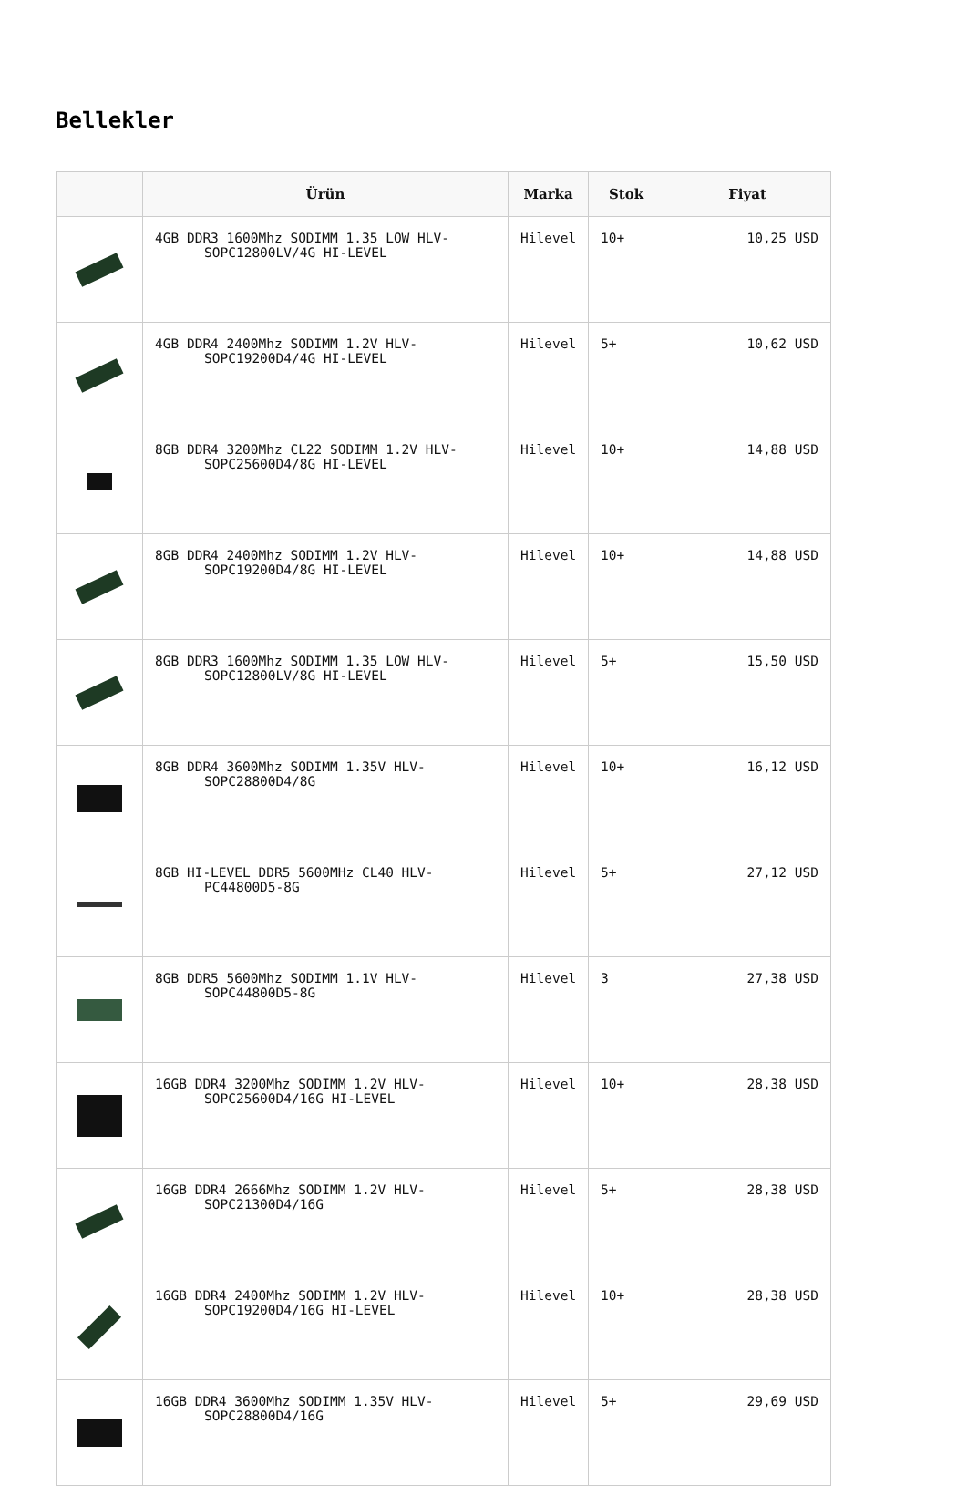Bellekler
| | Ürün | Marka | Stok | Fiyat |
| --- | --- | --- | --- | --- |
| | 4GB DDR3 1600Mhz SODIMM 1.35 LOW HLV- SOPC12800LV/4G HI-LEVEL | Hilevel | 10+ | 10,25 USD |
| | 4GB DDR4 2400Mhz SODIMM 1.2V HLV- SOPC19200D4/4G HI-LEVEL | Hilevel | 5+ | 10,62 USD |
| | 8GB DDR4 3200Mhz CL22 SODIMM 1.2V HLV- SOPC25600D4/8G HI-LEVEL | Hilevel | 10+ | 14,88 USD |
| | 8GB DDR4 2400Mhz SODIMM 1.2V HLV- SOPC19200D4/8G HI-LEVEL | Hilevel | 10+ | 14,88 USD |
| | 8GB DDR3 1600Mhz SODIMM 1.35 LOW HLV- SOPC12800LV/8G HI-LEVEL | Hilevel | 5+ | 15,50 USD |
| | 8GB DDR4 3600Mhz SODIMM 1.35V HLV- SOPC28800D4/8G | Hilevel | 10+ | 16,12 USD |
| | 8GB HI-LEVEL DDR5 5600MHz CL40 HLV- PC44800D5-8G | Hilevel | 5+ | 27,12 USD |
| | 8GB DDR5 5600Mhz SODIMM 1.1V HLV- SOPC44800D5-8G | Hilevel | 3 | 27,38 USD |
| | 16GB DDR4 3200Mhz SODIMM 1.2V HLV- SOPC25600D4/16G HI-LEVEL | Hilevel | 10+ | 28,38 USD |
| | 16GB DDR4 2666Mhz SODIMM 1.2V HLV- SOPC21300D4/16G | Hilevel | 5+ | 28,38 USD |
| | 16GB DDR4 2400Mhz SODIMM 1.2V HLV- SOPC19200D4/16G HI-LEVEL | Hilevel | 10+ | 28,38 USD |
| | 16GB DDR4 3600Mhz SODIMM 1.35V HLV- SOPC28800D4/16G | Hilevel | 5+ | 29,69 USD |